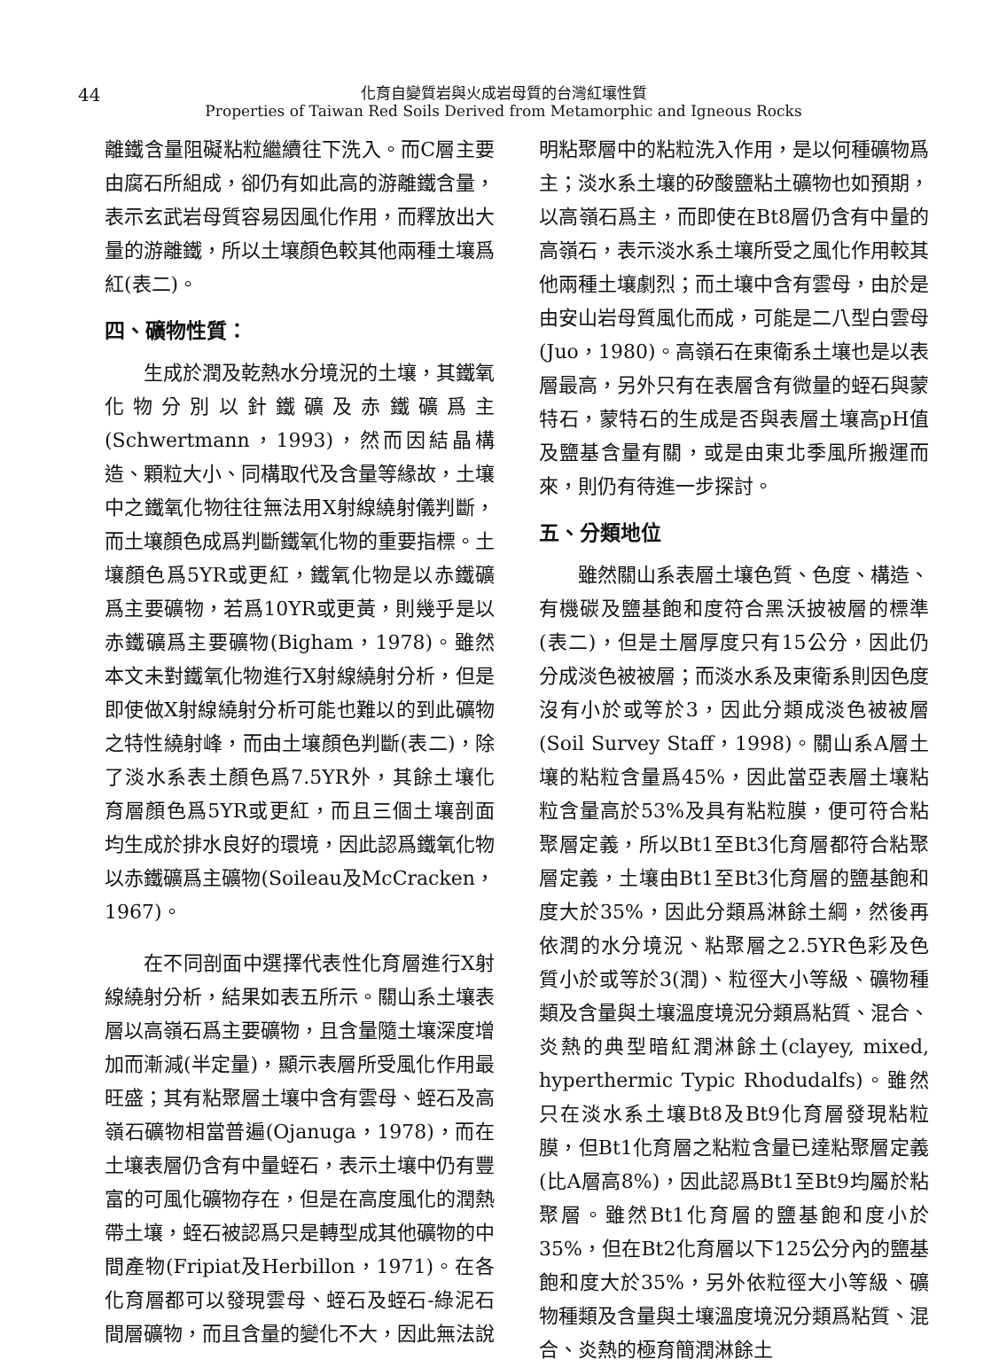44
化育自變質岩與火成岩母質的台灣紅壤性質
Properties of Taiwan Red Soils Derived from Metamorphic and Igneous Rocks
離鐵含量阻礙粘粒繼續往下洗入。而C層主要由腐石所組成，卻仍有如此高的游離鐵含量，表示玄武岩母質容易因風化作用，而釋放出大量的游離鐵，所以土壤顏色較其他兩種土壤爲紅(表二)。
四、礦物性質：
生成於潤及乾熱水分境況的土壤，其鐵氧化物分別以針鐵礦及赤鐵礦爲主(Schwertmann，1993)，然而因結晶構造、顆粒大小、同構取代及含量等緣故，土壤中之鐵氧化物往往無法用X射線繞射儀判斷，而土壤顏色成爲判斷鐵氧化物的重要指標。土壤顏色爲5YR或更紅，鐵氧化物是以赤鐵礦爲主要礦物，若爲10YR或更黃，則幾乎是以赤鐵礦爲主要礦物(Bigham，1978)。雖然本文未對鐵氧化物進行X射線繞射分析，但是即使做X射線繞射分析可能也難以的到此礦物之特性繞射峰，而由土壤顏色判斷(表二)，除了淡水系表土顏色爲7.5YR外，其餘土壤化育層顏色爲5YR或更紅，而且三個土壤剖面均生成於排水良好的環境，因此認爲鐵氧化物以赤鐵礦爲主礦物(Soileau及McCracken，1967)。
在不同剖面中選擇代表性化育層進行X射線繞射分析，結果如表五所示。關山系土壤表層以高嶺石爲主要礦物，且含量隨土壤深度增加而漸減(半定量)，顯示表層所受風化作用最旺盛；其有粘聚層土壤中含有雲母、蛭石及高嶺石礦物相當普遍(Ojanuga，1978)，而在土壤表層仍含有中量蛭石，表示土壤中仍有豐富的可風化礦物存在，但是在高度風化的潤熱帶土壤，蛭石被認爲只是轉型成其他礦物的中間產物(Fripiat及Herbillon，1971)。在各化育層都可以發現雲母、蛭石及蛭石-綠泥石間層礦物，而且含量的變化不大，因此無法說
明粘聚層中的粘粒洗入作用，是以何種礦物爲主；淡水系土壤的矽酸鹽粘土礦物也如預期，以高嶺石爲主，而即使在Bt8層仍含有中量的高嶺石，表示淡水系土壤所受之風化作用較其他兩種土壤劇烈；而土壤中含有雲母，由於是由安山岩母質風化而成，可能是二八型白雲母(Juo，1980)。高嶺石在東衛系土壤也是以表層最高，另外只有在表層含有微量的蛭石與蒙特石，蒙特石的生成是否與表層土壤高pH值及鹽基含量有關，或是由東北季風所搬運而來，則仍有待進一步探討。
五、分類地位
雖然關山系表層土壤色質、色度、構造、有機碳及鹽基飽和度符合黑沃披被層的標準(表二)，但是土層厚度只有15公分，因此仍分成淡色被被層；而淡水系及東衛系則因色度沒有小於或等於3，因此分類成淡色被被層(Soil Survey Staff，1998)。關山系A層土壤的粘粒含量爲45%，因此當亞表層土壤粘粒含量高於53%及具有粘粒膜，便可符合粘聚層定義，所以Bt1至Bt3化育層都符合粘聚層定義，土壤由Bt1至Bt3化育層的鹽基飽和度大於35%，因此分類爲淋餘土綱，然後再依潤的水分境況、粘聚層之2.5YR色彩及色質小於或等於3(潤)、粒徑大小等級、礦物種類及含量與土壤溫度境況分類爲粘質、混合、炎熱的典型暗紅潤淋餘土(clayey, mixed, hyperthermic Typic Rhodudalfs)。雖然只在淡水系土壤Bt8及Bt9化育層發現粘粒膜，但Bt1化育層之粘粒含量已達粘聚層定義(比A層高8%)，因此認爲Bt1至Bt9均屬於粘聚層。雖然Bt1化育層的鹽基飽和度小於35%，但在Bt2化育層以下125公分內的鹽基飽和度大於35%，另外依粒徑大小等級、礦物種類及含量與土壤溫度境況分類爲粘質、混合、炎熱的極育簡潤淋餘土